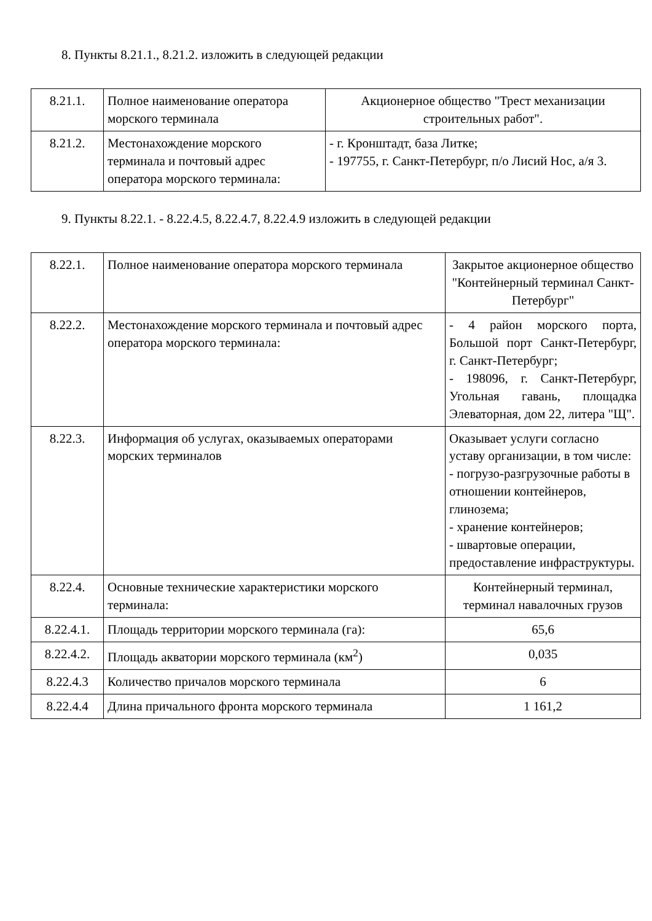8. Пункты 8.21.1., 8.21.2. изложить в следующей редакции
| 8.21.1. | Полное наименование оператора морского терминала | Акционерное общество "Трест механизации строительных работ". |
| 8.21.2. | Местонахождение морского терминала и почтовый адрес оператора морского терминала: | - г. Кронштадт, база Литке; - 197755, г. Санкт-Петербург, п/о Лисий Нос, а/я 3. |
9. Пункты 8.22.1. - 8.22.4.5, 8.22.4.7, 8.22.4.9 изложить в следующей редакции
| 8.22.1. | Полное наименование оператора морского терминала | Закрытое акционерное общество "Контейнерный терминал Санкт-Петербург" |
| 8.22.2. | Местонахождение морского терминала и почтовый адрес оператора морского терминала: | - 4 район морского порта, Большой порт Санкт-Петербург, г. Санкт-Петербург; - 198096, г. Санкт-Петербург, Угольная гавань, площадка Элеваторная, дом 22, литера "Щ". |
| 8.22.3. | Информация об услугах, оказываемых операторами морских терминалов | Оказывает услуги согласно уставу организации, в том числе: - погрузо-разгрузочные работы в отношении контейнеров, глинозема; - хранение контейнеров; - швартовые операции, предоставление инфраструктуры. |
| 8.22.4. | Основные технические характеристики морского терминала: | Контейнерный терминал, терминал навалочных грузов |
| 8.22.4.1. | Площадь территории морского терминала (га): | 65,6 |
| 8.22.4.2. | Площадь акватории морского терминала (км<sup>2</sup>) | 0,035 |
| 8.22.4.3 | Количество причалов морского терминала | 6 |
| 8.22.4.4 | Длина причального фронта морского терминала | 1 161,2 |